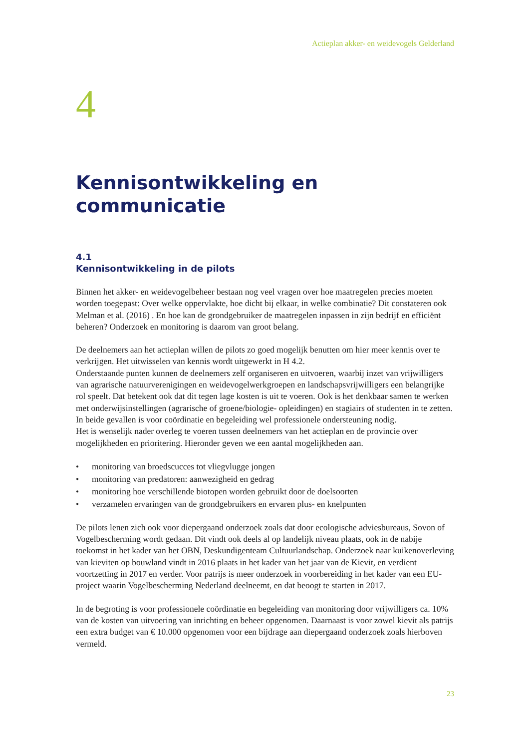Actieplan akker- en weidevogels Gelderland
4
Kennisontwikkeling en communicatie
4.1
Kennisontwikkeling in de pilots
Binnen het akker- en weidevogelbeheer bestaan nog veel vragen over hoe maatregelen precies moeten worden toegepast: Over welke oppervlakte, hoe dicht bij elkaar, in welke combinatie? Dit constateren ook Melman et al. (2016) . En hoe kan de grondgebruiker de maatregelen inpassen in zijn bedrijf en efficiënt beheren? Onderzoek en monitoring is daarom van groot belang.
De deelnemers aan het actieplan willen de pilots zo goed mogelijk benutten om hier meer kennis over te verkrijgen. Het uitwisselen van kennis wordt uitgewerkt in H 4.2.
Onderstaande punten kunnen de deelnemers zelf organiseren en uitvoeren, waarbij inzet van vrijwilligers van agrarische natuurverenigingen en weidevogelwerkgroepen en landschapsvrijwilligers een belangrijke rol speelt. Dat betekent ook dat dit tegen lage kosten is uit te voeren. Ook is het denkbaar samen te werken met onderwijsinstellingen (agrarische of groene/biologie- opleidingen) en stagiairs of studenten in te zetten. In beide gevallen is voor coördinatie en begeleiding wel professionele ondersteuning nodig.
Het is wenselijk nader overleg te voeren tussen deelnemers van het actieplan en de provincie over mogelijkheden en prioritering. Hieronder geven we een aantal mogelijkheden aan.
• monitoring van broedscucces tot vliegvlugge jongen
• monitoring van predatoren: aanwezigheid en gedrag
• monitoring hoe verschillende biotopen worden gebruikt door de doelsoorten
• verzamelen ervaringen van de grondgebruikers en ervaren plus- en knelpunten
De pilots lenen zich ook voor diepergaand onderzoek zoals dat door ecologische adviesbureaus, Sovon of Vogelbescherming wordt gedaan. Dit vindt ook deels al op landelijk niveau plaats, ook in de nabije toekomst in het kader van het OBN, Deskundigenteam Cultuurlandschap. Onderzoek naar kuikenoverleving van kieviten op bouwland vindt in 2016 plaats in het kader van het jaar van de Kievit, en verdient voortzetting in 2017 en verder. Voor patrijs is meer onderzoek in voorbereiding in het kader van een EU-project waarin Vogelbescherming Nederland deelneemt, en dat beoogt te starten in 2017.
In de begroting is voor professionele coördinatie en begeleiding van monitoring door vrijwilligers ca. 10% van de kosten van uitvoering van inrichting en beheer opgenomen. Daarnaast is voor zowel kievit als patrijs een extra budget van € 10.000 opgenomen voor een bijdrage aan diepergaand onderzoek zoals hierboven vermeld.
23